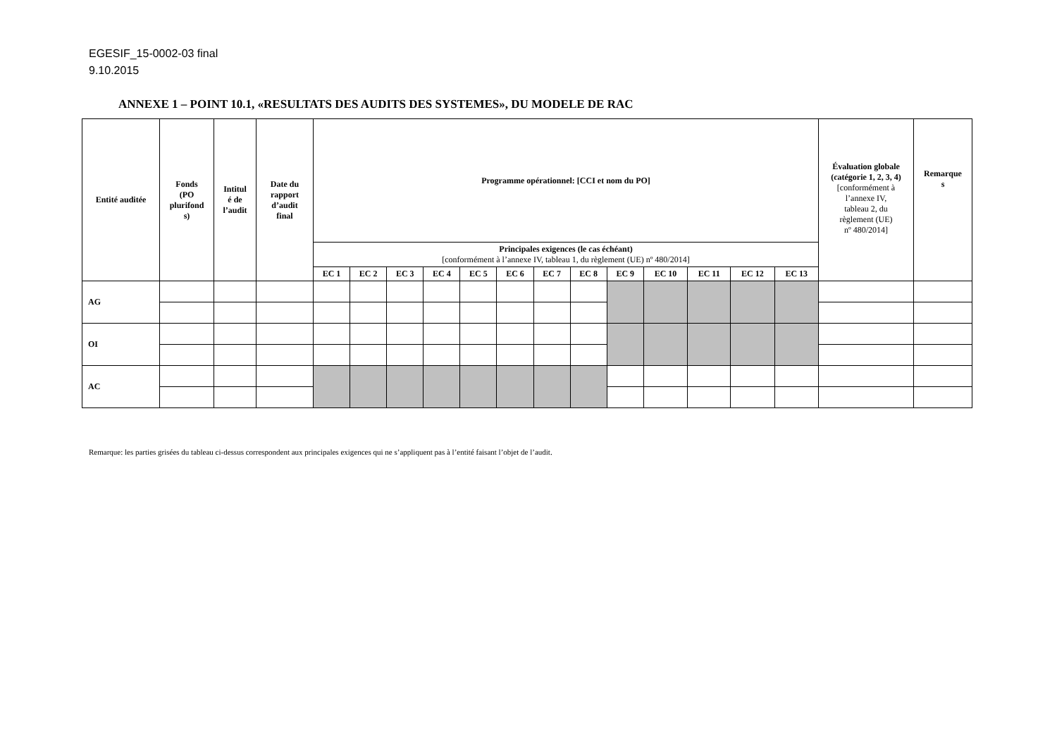EGESIF_15-0002-03 final
9.10.2015
ANNEXE 1 – POINT 10.1, «RESULTATS DES AUDITS DES SYSTEMES», DU MODELE DE RAC
| Entité auditée | Fonds (PO plurifond s) | Intitul é de l’audit | Date du rapport d’audit final | Programme opérationnel: [CCI et nom du PO] | | | | | | | | | | | | | Évaluation globale (catégorie 1, 2, 3, 4) [conformément à l’annexe IV, tableau 2, du règlement (UE) nº 480/2014] | Remarque s |
| --- | --- | --- | --- | --- | --- | --- | --- | --- | --- | --- | --- | --- | --- | --- | --- | --- | --- | --- |
| | | | | Principales exigences (le cas échéant) [conformément à l’annexe IV, tableau 1, du règlement (UE) nº 480/2014] | | | | | | | | | | | | | | |
| | | | | EC 1 | EC 2 | EC 3 | EC 4 | EC 5 | EC 6 | EC 7 | EC 8 | EC 9 | EC 10 | EC 11 | EC 12 | EC 13 | | |
| AG | | | | | | | | | | | | | | | | | | |
| OI | | | | | | | | | | | | | | | | | | |
| AC | | | | | | | | | | | | | | | | | | |
Remarque: les parties grisées du tableau ci-dessus correspondent aux principales exigences qui ne s’appliquent pas à l’entité faisant l’objet de l’audit.